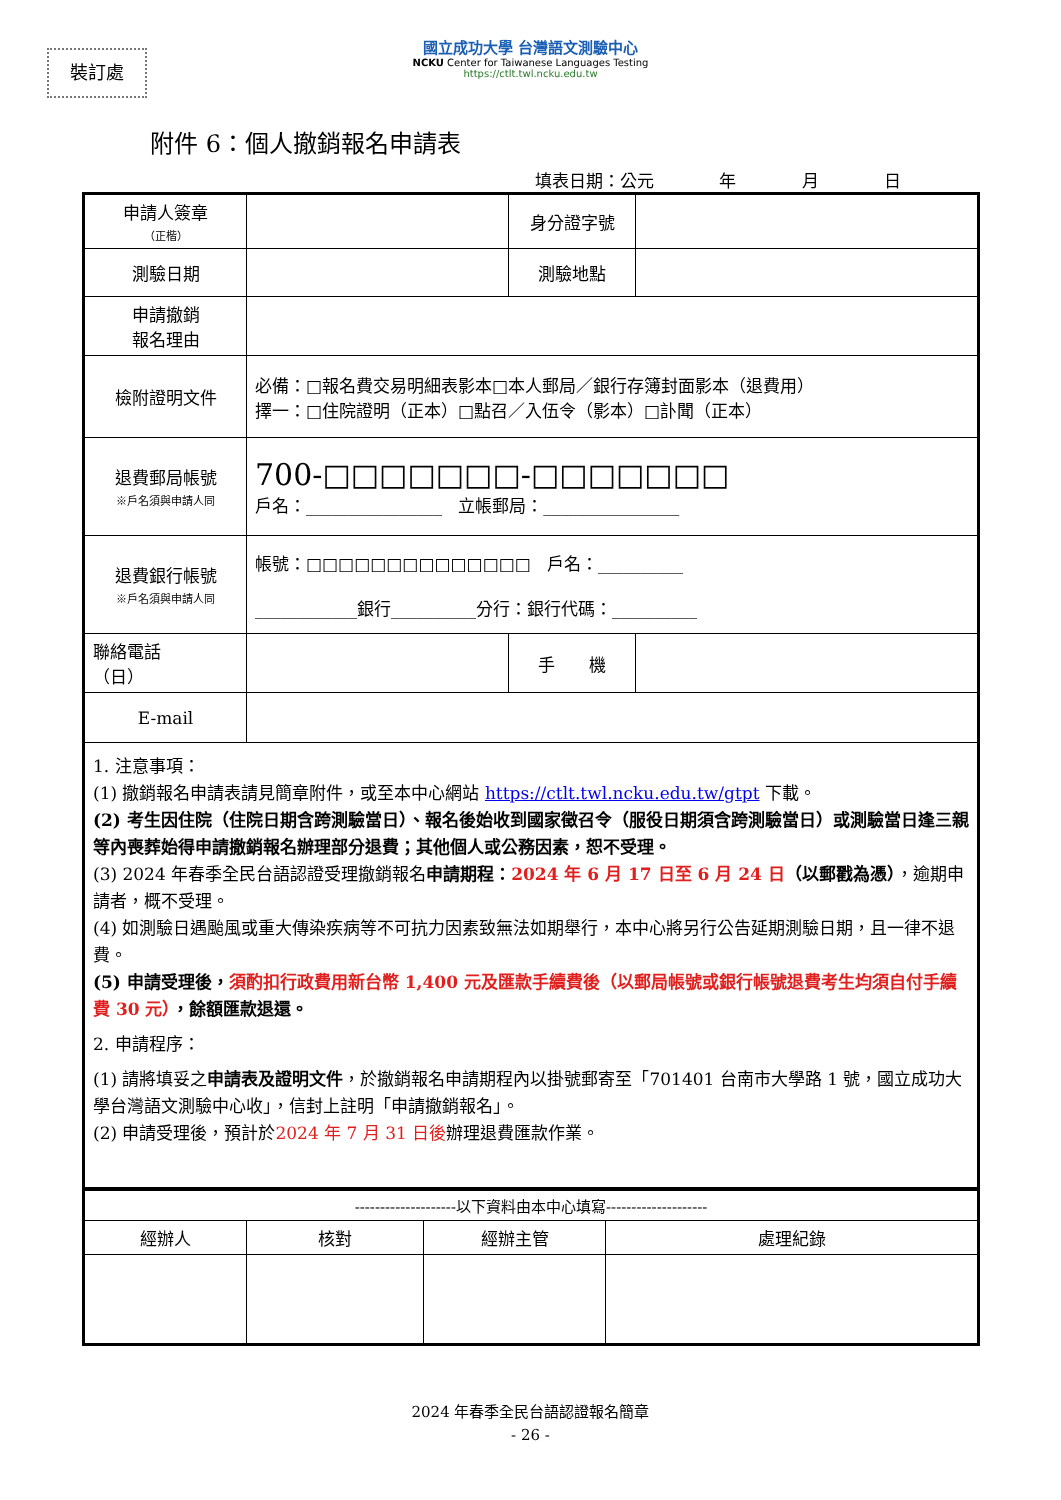裝訂處
國立成功大學 台灣語文測驗中心
NCKU Center for Taiwanese Languages Testing
https://ctlt.twl.ncku.edu.tw
附件 6：個人撤銷報名申請表
填表日期：公元 年 月 日
| 申請人簽章 （正楷） | | 身分證字號 | |
| 測驗日期 | | 測驗地點 | |
| 申請撤銷 報名理由 | | | |
| 檢附證明文件 | 必備：□報名費交易明細表影本□本人郵局／銀行存簿封面影本（退費用） 擇一：□住院證明（正本）□點召／入伍令（影本）□訃聞（正本） | | |
| 退費郵局帳號 ※戶名須與申請人同 | 700-□□□□□□□-□□□□□□□ 戶名：________________ 立帳郵局：________________ | | |
| 退費銀行帳號 ※戶名須與申請人同 | 帳號：□□□□□□□□□□□□□□ 戶名：__________ ____________銀行__________分行：銀行代碼：__________ | | |
| 聯絡電話 （日） | | 手 機 | |
| E-mail | | | |
| 1. 注意事項： (1) 撤銷報名申請表請見簡章附件，或至本中心網站 https://ctlt.twl.ncku.edu.tw/gtpt 下載。 (2) 考生因住院（住院日期含跨測驗當日）、報名後始收到國家徵召令（服役日期須含跨測驗當日）或測驗當日逢三親等內喪葬始得申請撤銷報名辦理部分退費；其他個人或公務因素，恕不受理。 (3) 2024 年春季全民台語認證受理撤銷報名 申請期程： 2024 年 6 月 17 日至 6 月 24 日 （以郵戳為憑） ，逾期申請者，概不受理。 (4) 如測驗日遇颱風或重大傳染疾病等不可抗力因素致無法如期舉行，本中心將另行公告延期測驗日期，且一律不退費。 (5) 申請受理後， 須酌扣行政費用新台幣 1,400 元及匯款手續費後（以郵局帳號或銀行帳號退費考生均須自付手續費 30 元） ，餘額匯款退還。 2. 申請程序： (1) 請將填妥之 申請表及證明文件 ，於撤銷報名申請期程內以掛號郵寄至「701401 台南市大學路 1 號，國立成功大學台灣語文測驗中心收」，信封上註明「申請撤銷報名」。 (2) 申請受理後，預計於 2024 年 7 月 31 日後 辦理退費匯款作業。 | | | |
| --------------------以下資料由本中心填寫-------------------- | | | |
| 經辦人 | 核對 | 經辦主管 | 處理紀錄 |
2024 年春季全民台語認證報名簡章
- 26 -